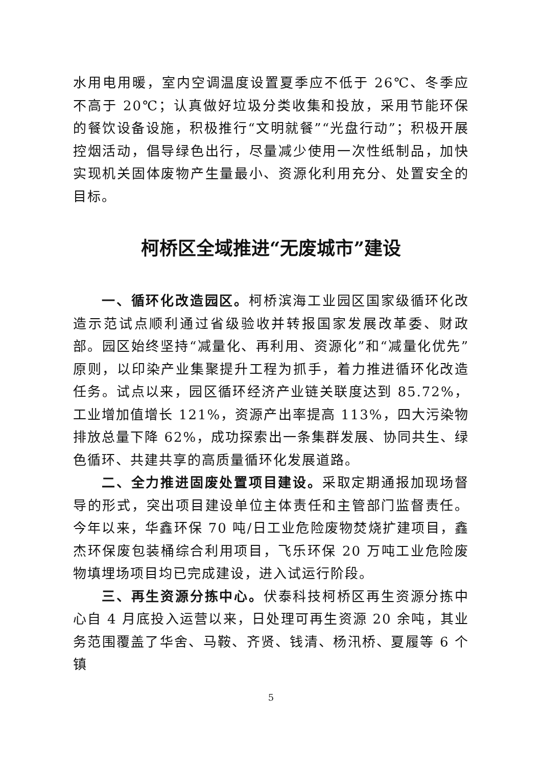水用电用暖，室内空调温度设置夏季应不低于 26℃、冬季应不高于 20℃；认真做好垃圾分类收集和投放，采用节能环保的餐饮设备设施，积极推行“文明就餐”“光盘行动”；积极开展控烟活动，倡导绿色出行，尽量减少使用一次性纸制品，加快实现机关固体废物产生量最小、资源化利用充分、处置安全的目标。
柯桥区全域推进“无废城市”建设
一、循环化改造园区。柯桥滨海工业园区国家级循环化改造示范试点顺利通过省级验收并转报国家发展改革委、财政部。园区始终坚持“减量化、再利用、资源化”和“减量化优先”原则，以印染产业集聚提升工程为抓手，着力推进循环化改造任务。试点以来，园区循环经济产业链关联度达到 85.72%，工业增加值增长 121%，资源产出率提高 113%，四大污染物排放总量下降 62%，成功探索出一条集群发展、协同共生、绿色循环、共建共享的高质量循环化发展道路。
二、全力推进固废处置项目建设。采取定期通报加现场督导的形式，突出项目建设单位主体责任和主管部门监督责任。今年以来，华鑫环保 70 吨/日工业危险废物焚烧扩建项目，鑫杰环保废包装桶综合利用项目，飞乐环保 20 万吨工业危险废物填埋场项目均已完成建设，进入试运行阶段。
三、再生资源分拣中心。伏泰科技柯桥区再生资源分拣中心自 4 月底投入运营以来，日处理可再生资源 20 余吨，其业务范围覆盖了华舍、马鞍、齐贤、钱清、杨汛桥、夏履等 6 个镇
5